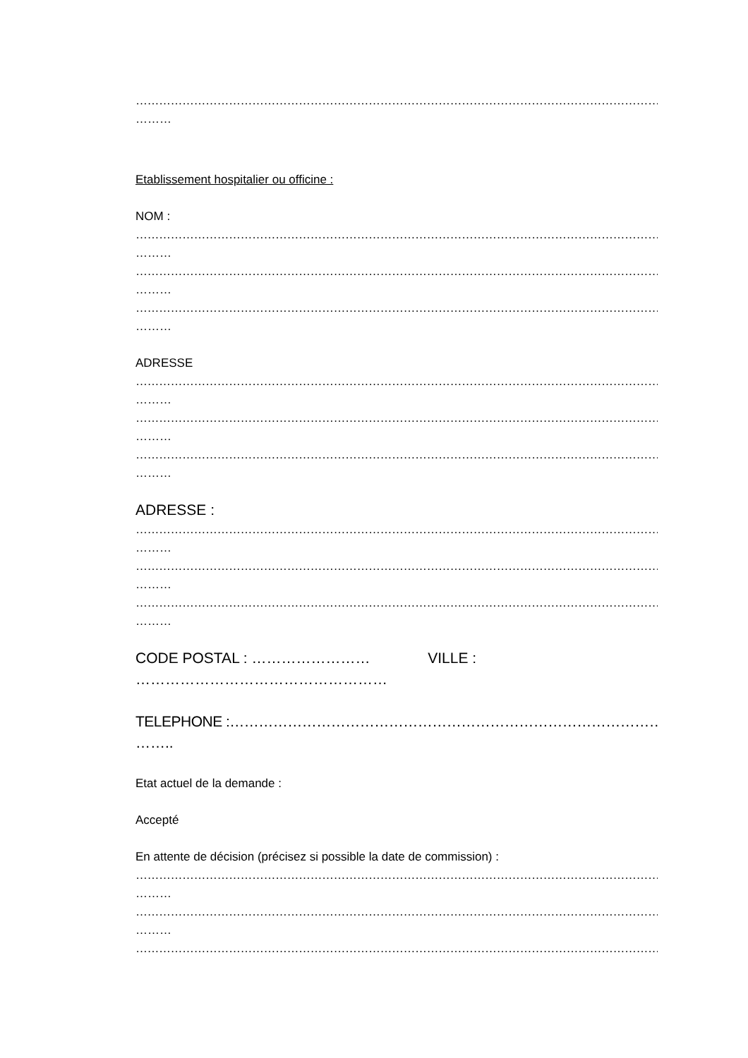…………………………………………………………………………………………………………………………………………………………
………
Etablissement hospitalier ou officine :
NOM :
…………………………………………………………………………………………………………………………………………………………
………
…………………………………………………………………………………………………………………………………………………………
………
…………………………………………………………………………………………………………………………………………………………
………
ADRESSE
…………………………………………………………………………………………………………………………………………………………
………
…………………………………………………………………………………………………………………………………………………………
………
…………………………………………………………………………………………………………………………………………………………
………
ADRESSE :
…………………………………………………………………………………………………………………………………………………………
………
…………………………………………………………………………………………………………………………………………………………
………
…………………………………………………………………………………………………………………………………………………………
………
CODE POSTAL : …………………… VILLE :
……………………………………………
TELEPHONE :…………………………………………………………………………………………………………
……..
Etat actuel de la demande :
Accepté
En attente de décision (précisez si possible la date de commission) :
…………………………………………………………………………………………………………………………………………………………
………
…………………………………………………………………………………………………………………………………………………………
………
…………………………………………………………………………………………………………………………………………………………